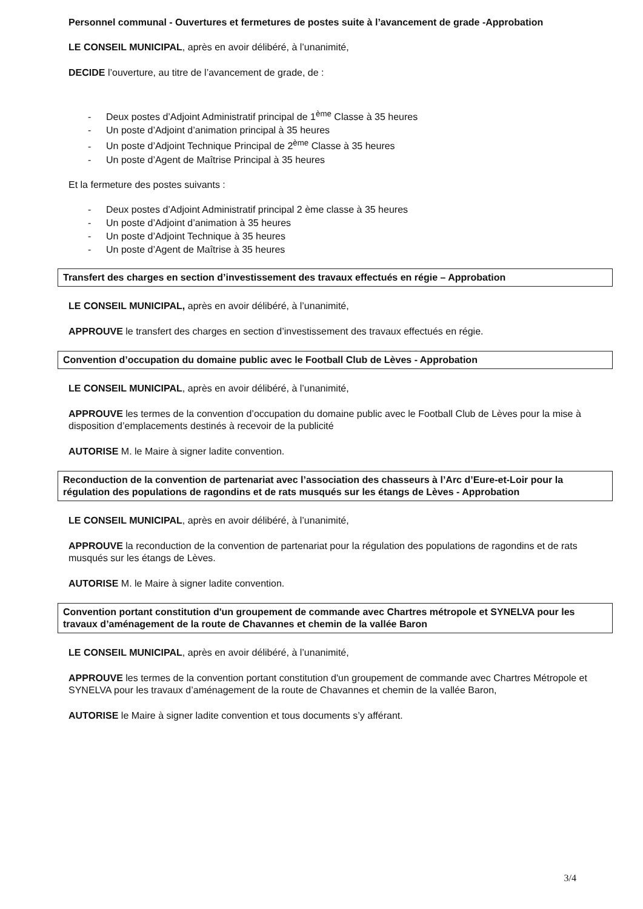Personnel communal - Ouvertures et fermetures de postes suite à l’avancement de grade -Approbation
LE CONSEIL MUNICIPAL, après en avoir délibéré, à l’unanimité,
DECIDE l’ouverture, au titre de l’avancement de grade, de :
- Deux postes d’Adjoint Administratif principal de 1<sup>ème</sup> Classe à 35 heures
- Un poste d’Adjoint d’animation principal à 35 heures
- Un poste d’Adjoint Technique Principal de 2<sup>ème</sup> Classe à 35 heures
- Un poste d’Agent de Maîtrise Principal à 35 heures
Et la fermeture des postes suivants :
- Deux postes d’Adjoint Administratif principal 2 ème classe à 35 heures
- Un poste d’Adjoint d’animation à 35 heures
- Un poste d’Adjoint Technique à 35 heures
- Un poste d’Agent de Maîtrise à 35 heures
Transfert des charges en section d’investissement des travaux effectués en régie – Approbation
LE CONSEIL MUNICIPAL, après en avoir délibéré, à l’unanimité,
APPROUVE le transfert des charges en section d’investissement des travaux effectués en régie.
Convention d’occupation du domaine public avec le Football Club de Lèves - Approbation
LE CONSEIL MUNICIPAL, après en avoir délibéré, à l’unanimité,
APPROUVE les termes de la convention d’occupation du domaine public avec le Football Club de Lèves pour la mise à disposition d’emplacements destinés à recevoir de la publicité
AUTORISE M. le Maire à signer ladite convention.
Reconduction de la convention de partenariat avec l’association des chasseurs à l’Arc d’Eure-et-Loir pour la régulation des populations de ragondins et de rats musqués sur les étangs de Lèves - Approbation
LE CONSEIL MUNICIPAL, après en avoir délibéré, à l’unanimité,
APPROUVE la reconduction de la convention de partenariat pour la régulation des populations de ragondins et de rats musqués sur les étangs de Lèves.
AUTORISE M. le Maire à signer ladite convention.
Convention portant constitution d'un groupement de commande avec Chartres métropole et SYNELVA pour les travaux d’aménagement de la route de Chavannes et chemin de la vallée Baron
LE CONSEIL MUNICIPAL, après en avoir délibéré, à l’unanimité,
APPROUVE les termes de la convention portant constitution d'un groupement de commande avec Chartres Métropole et SYNELVA pour les travaux d’aménagement de la route de Chavannes et chemin de la vallée Baron,
AUTORISE le Maire à signer ladite convention et tous documents s’y afférant.
3/4